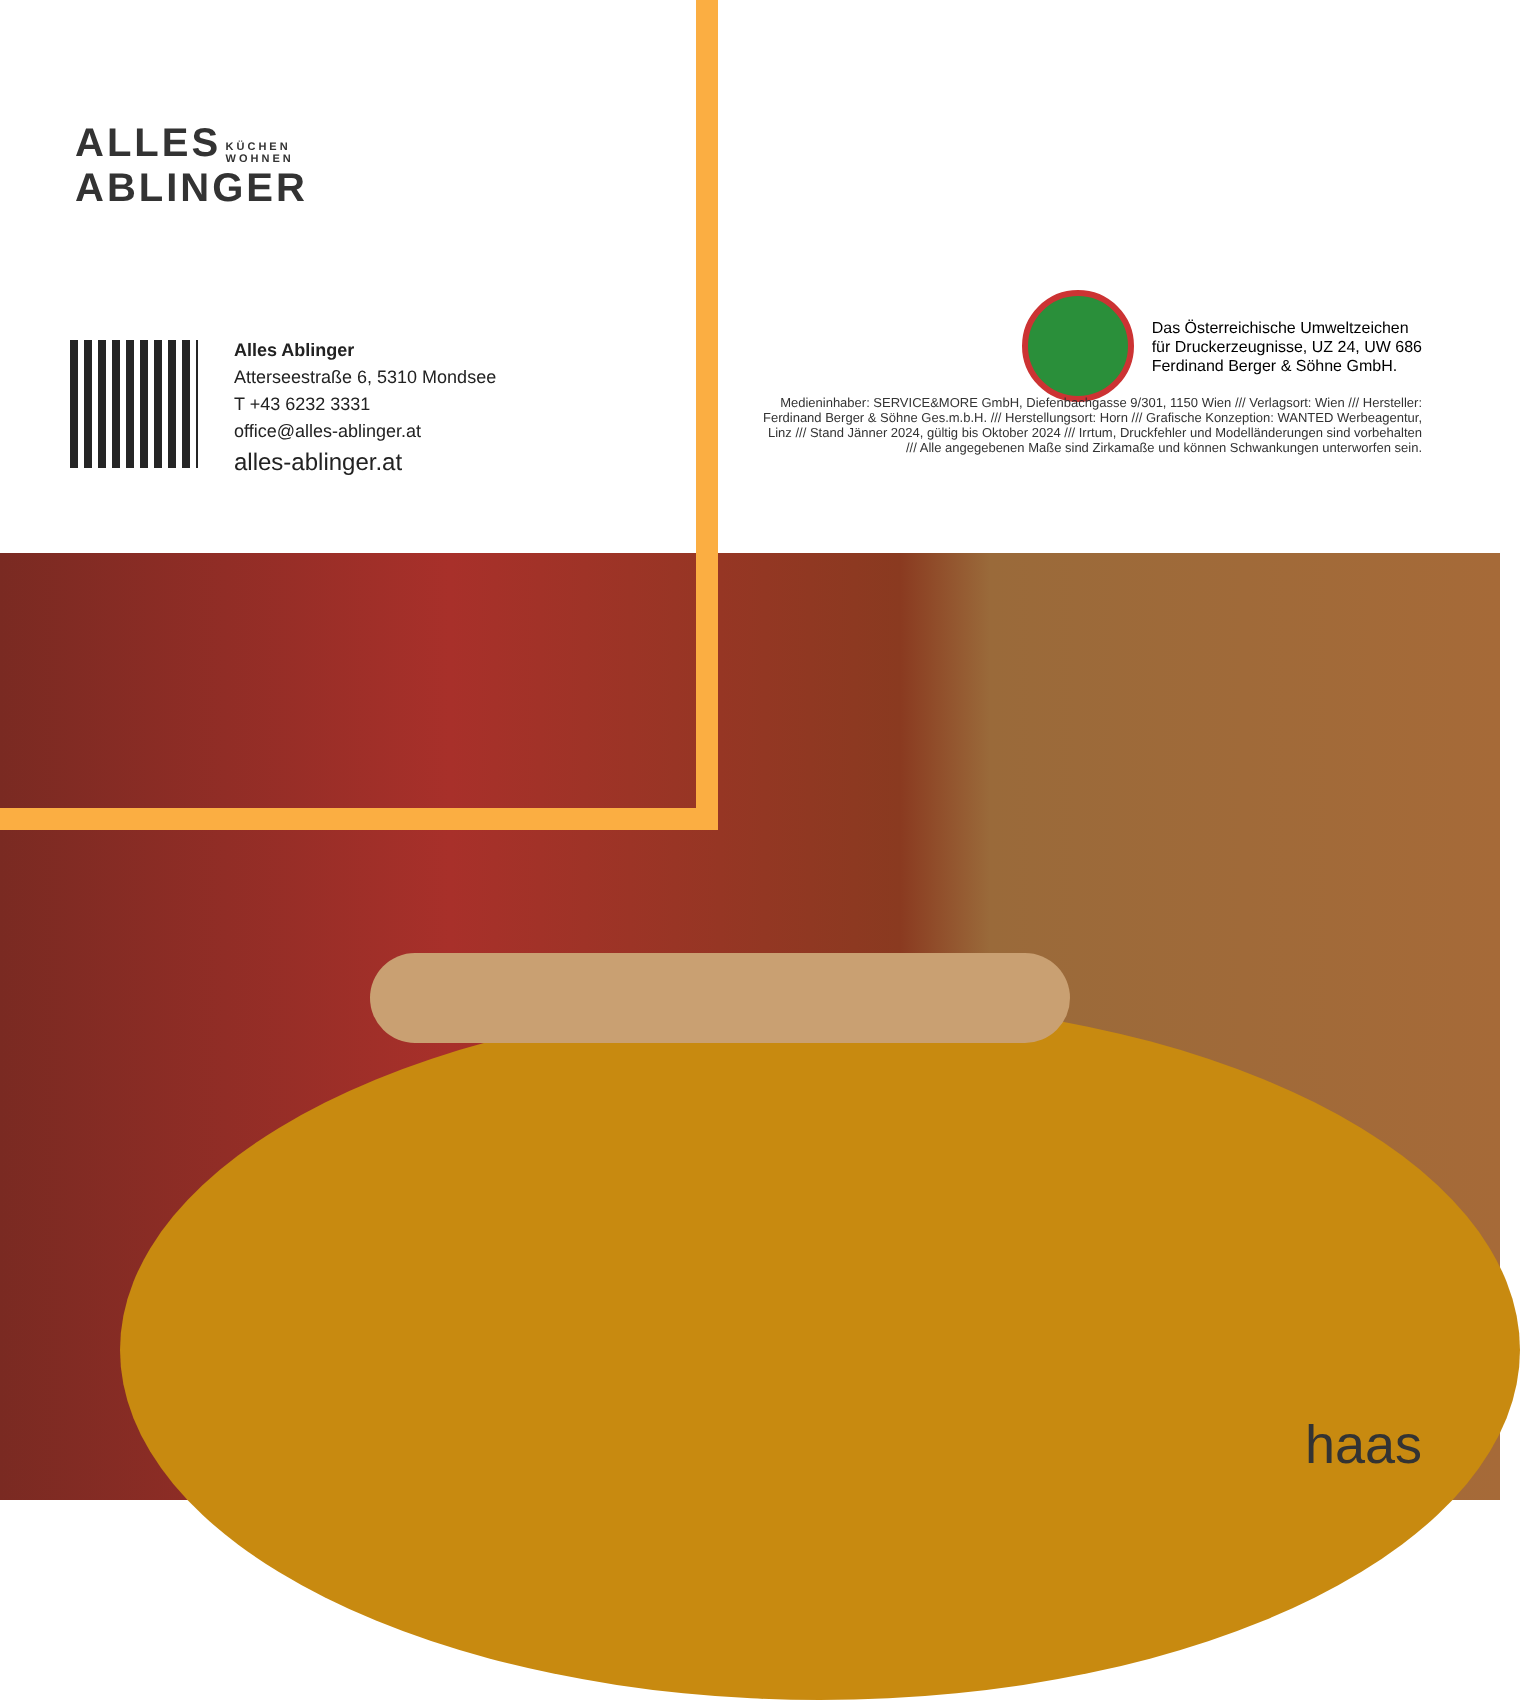ALLES KÜCHEN
WOHNEN
ABLINGER
Alles Ablinger
Atterseestraße 6, 5310 Mondsee
T +43 6232 3331
office@alles-ablinger.at
alles-ablinger.at
Das Österreichische Umweltzeichen
für Druckerzeugnisse, UZ 24, UW 686
Ferdinand Berger & Söhne GmbH.
Medieninhaber: SERVICE&MORE GmbH, Diefenbachgasse 9/301, 1150 Wien /// Verlagsort: Wien /// Hersteller: Ferdinand Berger & Söhne Ges.m.b.H. /// Herstellungsort: Horn /// Grafische Konzeption: WANTED Werbeagentur, Linz /// Stand Jänner 2024, gültig bis Oktober 2024 /// Irrtum, Druckfehler und Modelländerungen sind vorbehalten /// Alle angegebenen Maße sind Zirkamaße und können Schwankungen unterworfen sein.
haas